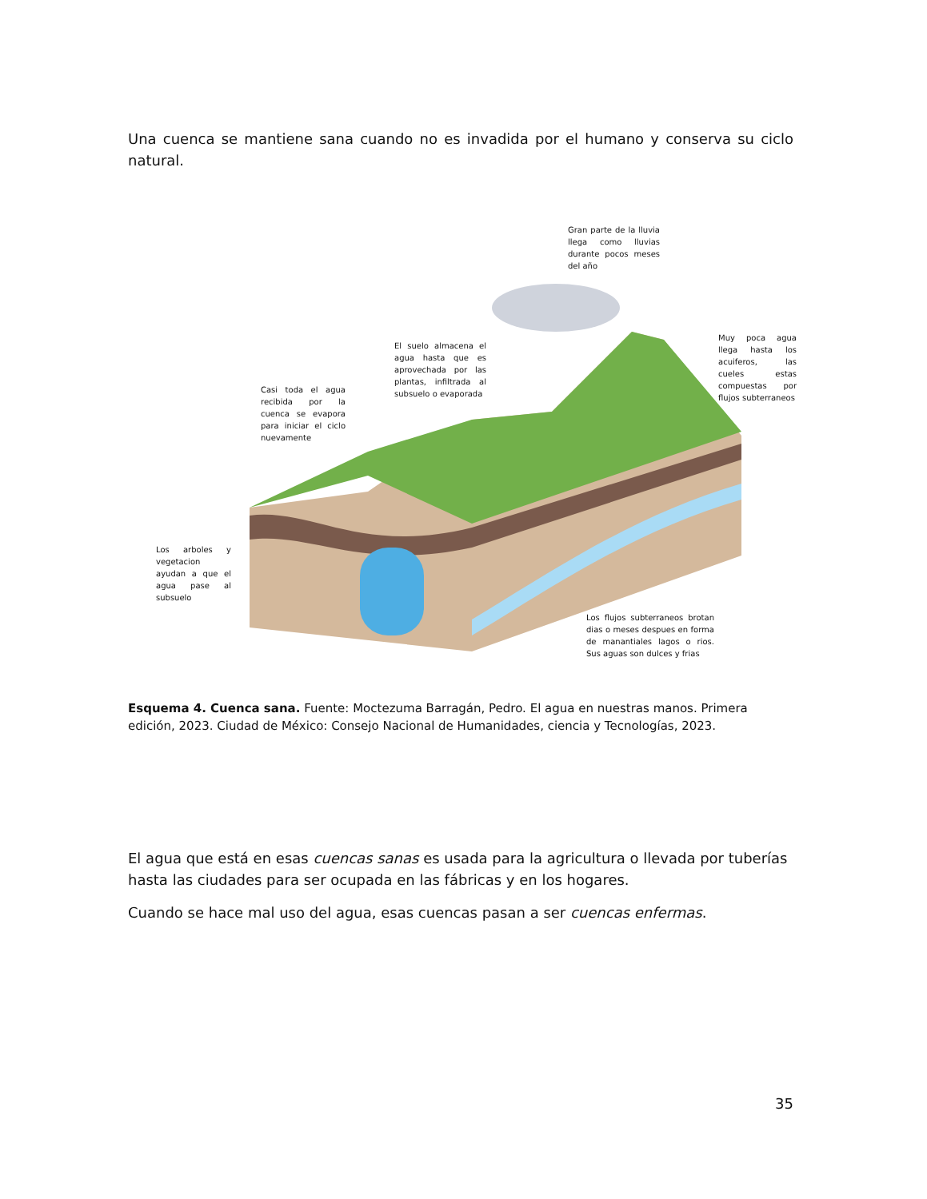Una cuenca se mantiene sana cuando no es invadida por el humano y conserva su ciclo natural.
Gran parte de la lluvia llega como lluvias durante pocos meses del año
El suelo almacena el agua hasta que es aprovechada por las plantas, infiltrada al subsuelo o evaporada
Casi toda el agua recibida por la cuenca se evapora para iniciar el ciclo nuevamente
Muy poca agua llega hasta los acuiferos, las cueles estas compuestas por flujos subterraneos
Los arboles y vegetacion ayudan a que el agua pase al subsuelo
Los flujos subterraneos brotan dias o meses despues en forma de manantiales lagos o rios. Sus aguas son dulces y frias
Esquema 4. Cuenca sana. Fuente: Moctezuma Barragán, Pedro. El agua en nuestras manos. Primera edición, 2023. Ciudad de México: Consejo Nacional de Humanidades, ciencia y Tecnologías, 2023.
El agua que está en esas cuencas sanas es usada para la agricultura o llevada por tuberías hasta las ciudades para ser ocupada en las fábricas y en los hogares.
Cuando se hace mal uso del agua, esas cuencas pasan a ser cuencas enfermas.
35